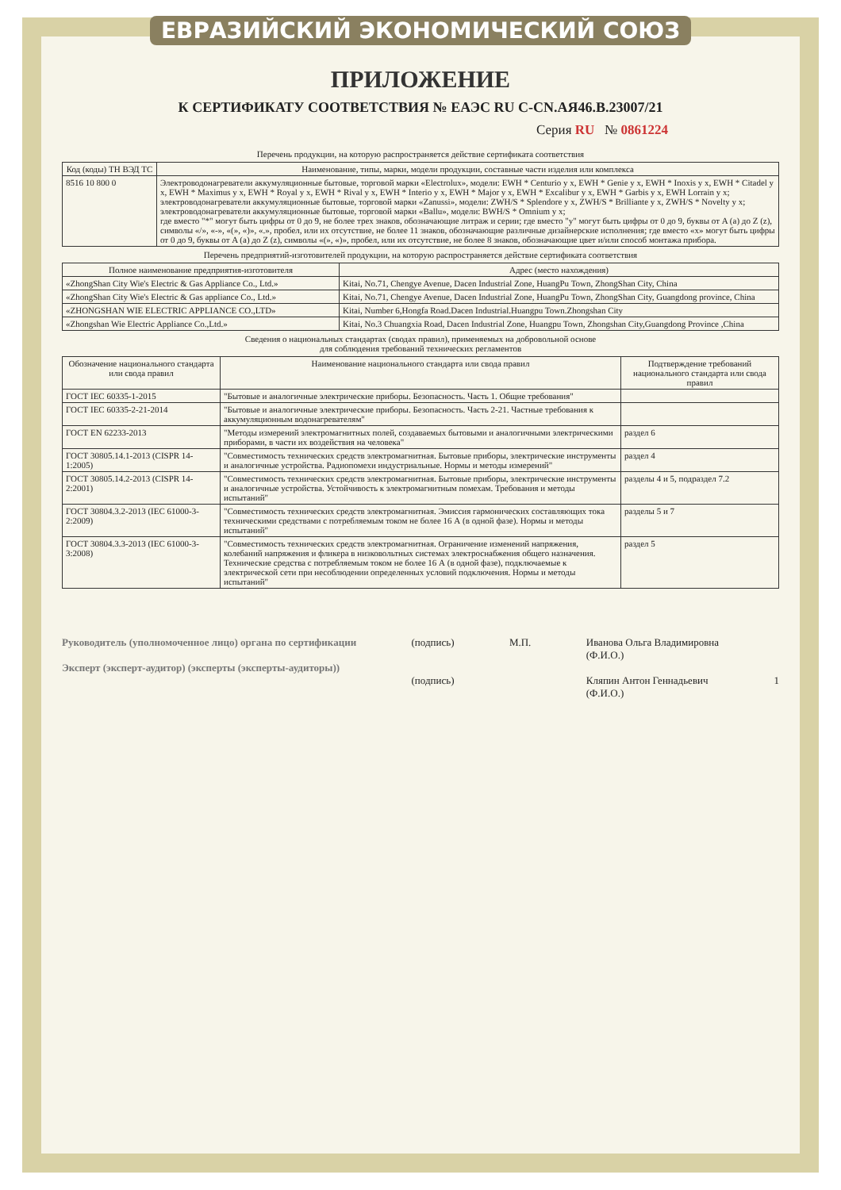ЕВРАЗИЙСКИЙ ЭКОНОМИЧЕСКИЙ СОЮЗ
ПРИЛОЖЕНИЕ
К СЕРТИФИКАТУ СООТВЕТСТВИЯ № ЕАЭС RU C-CN.АЯ46.В.23007/21
Серия RU № 0861224
Перечень продукции, на которую распространяется действие сертификата соответствия
| Код (коды) ТН ВЭД ТС | Наименование, типы, марки, модели продукции, составные части изделия или комплекса |
| --- | --- |
| 8516 10 800 0 | Электроводонагреватели аккумуляционные бытовые, торговой марки «Electrolux», модели: EWH * Centurio y x, EWH * Genie y x, EWH * Inoxis y x, EWH * Citadel y x, EWH * Maximus y x, EWH * Royal y x, EWH * Rival y x, EWH * Interio y x, EWH * Major y x, EWH * Excalibur y x, EWH * Garbis y x, EWH Lorrain y x; электроводонагреватели аккумуляционные бытовые, торговой марки «Zanussi», модели: ZWH/S * Splendore y x, ZWH/S * Brilliante y x, ZWH/S * Novelty y x; электроводонагреватели аккумуляционные бытовые, торговой марки «Ballu», модели: BWH/S * Omnium y x; где вместо "*" могут быть цифры от 0 до 9, не более трех знаков, обозначающие литраж и серии; где вместо "y" могут быть цифры от 0 до 9, буквы от A (a) до Z (z), символы «/», «-», «(», «)», «.», пробел, или их отсутствие, не более 11 знаков, обозначающие различные дизайнерские исполнения; где вместо «x» могут быть цифры от 0 до 9, буквы от A (a) до Z (z), символы «(», «)», пробел, или их отсутствие, не более 8 знаков, обозначающие цвет и/или способ монтажа прибора. |
Перечень предприятий-изготовителей продукции, на которую распространяется действие сертификата соответствия
| Полное наименование предприятия-изготовителя | Адрес (место нахождения) |
| --- | --- |
| «ZhongShan City Wie's Electric & Gas Appliance Co., Ltd.» | Kitai, No.71, Chengye Avenue, Dacen Industrial Zone, HuangPu Town, ZhongShan City, China |
| «ZhongShan City Wie's Electric & Gas appliance Co., Ltd.» | Kitai, No.71, Chengye Avenue, Dacen Industrial Zone, HuangPu Town, ZhongShan City, Guangdong province, China |
| «ZHONGSHAN WIE ELECTRIC APPLIANCE CO.,LTD» | Kitai, Number 6,Hongfa Road.Dacen Industrial.Huangpu Town.Zhongshan City |
| «Zhongshan Wie Electric Appliance Co.,Ltd.» | Kitai, No.3 Chuangxia Road, Dacen Industrial Zone, Huangpu Town, Zhongshan City,Guangdong Province ,China |
Сведения о национальных стандартах (сводах правил), применяемых на добровольной основе
для соблюдения требований технических регламентов
| Обозначение национального стандарта или свода правил | Наименование национального стандарта или свода правил | Подтверждение требований национального стандарта или свода правил |
| --- | --- | --- |
| ГОСТ IEC 60335-1-2015 | "Бытовые и аналогичные электрические приборы. Безопасность. Часть 1. Общие требования" | |
| ГОСТ IEC 60335-2-21-2014 | "Бытовые и аналогичные электрические приборы. Безопасность. Часть 2-21. Частные требования к аккумуляционным водонагревателям" | |
| ГОСТ EN 62233-2013 | "Методы измерений электромагнитных полей, создаваемых бытовыми и аналогичными электрическими приборами, в части их воздействия на человека" | раздел 6 |
| ГОСТ 30805.14.1-2013 (CISPR 14-1:2005) | "Совместимость технических средств электромагнитная. Бытовые приборы, электрические инструменты и аналогичные устройства. Радиопомехи индустриальные. Нормы и методы измерений" | раздел 4 |
| ГОСТ 30805.14.2-2013 (CISPR 14-2:2001) | "Совместимость технических средств электромагнитная. Бытовые приборы, электрические инструменты и аналогичные устройства. Устойчивость к электромагнитным помехам. Требования и методы испытаний" | разделы 4 и 5, подраздел 7.2 |
| ГОСТ 30804.3.2-2013 (IEC 61000-3-2:2009) | "Совместимость технических средств электромагнитная. Эмиссия гармонических составляющих тока техническими средствами с потребляемым током не более 16 А (в одной фазе). Нормы и методы испытаний" | разделы 5 и 7 |
| ГОСТ 30804.3.3-2013 (IEC 61000-3-3:2008) | "Совместимость технических средств электромагнитная. Ограничение изменений напряжения, колебаний напряжения и фликера в низковольтных системах электроснабжения общего назначения. Технические средства с потребляемым током не более 16 А (в одной фазе), подключаемые к электрической сети при несоблюдении определенных условий подключения. Нормы и методы испытаний" | раздел 5 |
Руководитель (уполномоченное лицо) органа по сертификации
Эксперт (эксперт-аудитор) (эксперты (эксперты-аудиторы))
(подпись)
(подпись)
М.П. Иванова Ольга Владимировна
(Ф.И.О.)
Кляпин Антон Геннадьевич
(Ф.И.О.)
1